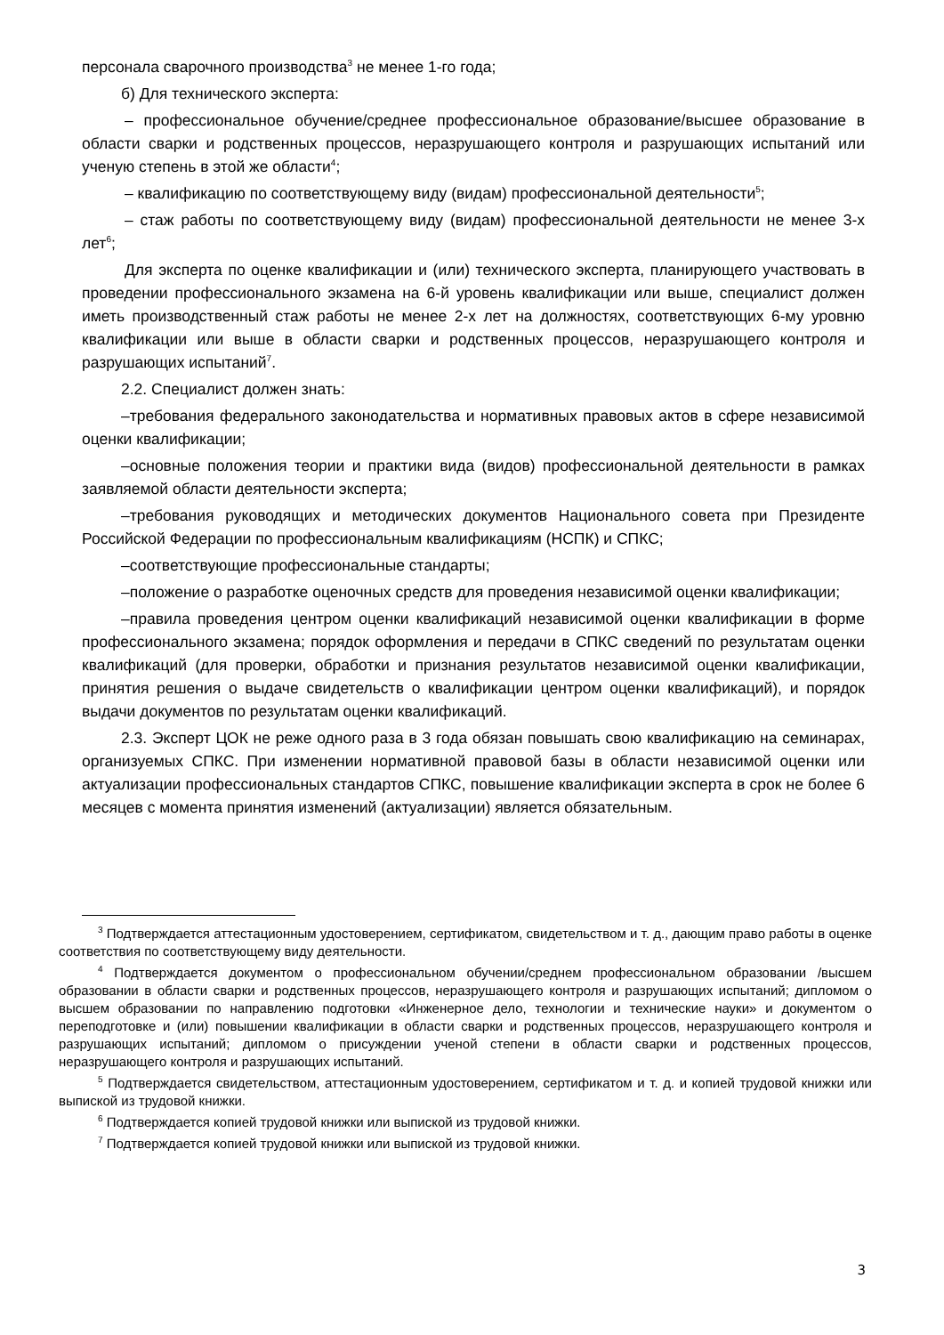персонала сварочного производства<sup>3</sup> не менее 1-го года;
б) Для технического эксперта:
– профессиональное обучение/среднее профессиональное образование/высшее образование в области сварки и родственных процессов, неразрушающего контроля и разрушающих испытаний или ученую степень в этой же области<sup>4</sup>;
– квалификацию по соответствующему виду (видам) профессиональной деятельности<sup>5</sup>;
– стаж работы по соответствующему виду (видам) профессиональной деятельности не менее 3-х лет<sup>6</sup>;
Для эксперта по оценке квалификации и (или) технического эксперта, планирующего участвовать в проведении профессионального экзамена на 6-й уровень квалификации или выше, специалист должен иметь производственный стаж работы не менее 2-х лет на должностях, соответствующих 6-му уровню квалификации или выше в области сварки и родственных процессов, неразрушающего контроля и разрушающих испытаний<sup>7</sup>.
2.2. Специалист должен знать:
–требования федерального законодательства и нормативных правовых актов в сфере независимой оценки квалификации;
–основные положения теории и практики вида (видов) профессиональной деятельности в рамках заявляемой области деятельности эксперта;
–требования руководящих и методических документов Национального совета при Президенте Российской Федерации по профессиональным квалификациям (НСПК) и СПКС;
–соответствующие профессиональные стандарты;
–положение о разработке оценочных средств для проведения независимой оценки квалификации;
–правила проведения центром оценки квалификаций независимой оценки квалификации в форме профессионального экзамена; порядок оформления и передачи в СПКС сведений по результатам оценки квалификаций (для проверки, обработки и признания результатов независимой оценки квалификации, принятия решения о выдаче свидетельств о квалификации центром оценки квалификаций), и порядок выдачи документов по результатам оценки квалификаций.
2.3. Эксперт ЦОК не реже одного раза в 3 года обязан повышать свою квалификацию на семинарах, организуемых СПКС. При изменении нормативной правовой базы в области независимой оценки или актуализации профессиональных стандартов СПКС, повышение квалификации эксперта в срок не более 6 месяцев с момента принятия изменений (актуализации) является обязательным.
<sup>3</sup> Подтверждается аттестационным удостоверением, сертификатом, свидетельством и т. д., дающим право работы в оценке соответствия по соответствующему виду деятельности.
<sup>4</sup> Подтверждается документом о профессиональном обучении/среднем профессиональном образовании /высшем образовании в области сварки и родственных процессов, неразрушающего контроля и разрушающих испытаний; дипломом о высшем образовании по направлению подготовки «Инженерное дело, технологии и технические науки» и документом о переподготовке и (или) повышении квалификации в области сварки и родственных процессов, неразрушающего контроля и разрушающих испытаний; дипломом о присуждении ученой степени в области сварки и родственных процессов, неразрушающего контроля и разрушающих испытаний.
<sup>5</sup> Подтверждается свидетельством, аттестационным удостоверением, сертификатом и т. д. и копией трудовой книжки или выпиской из трудовой книжки.
<sup>6</sup> Подтверждается копией трудовой книжки или выпиской из трудовой книжки.
<sup>7</sup> Подтверждается копией трудовой книжки или выпиской из трудовой книжки.
3